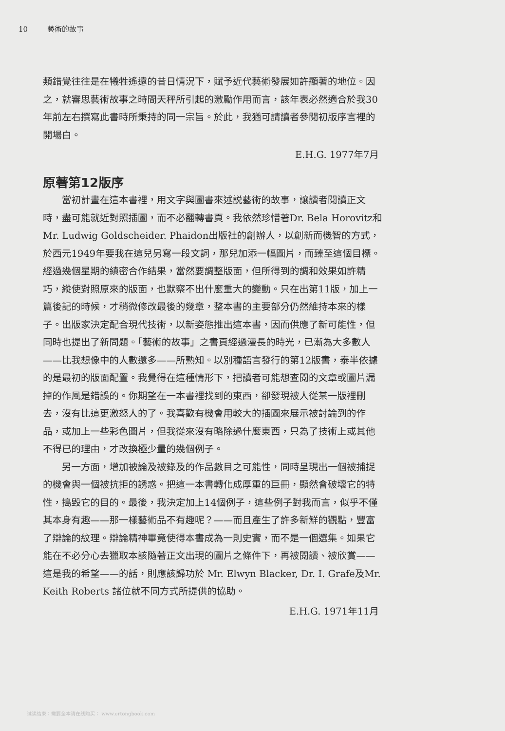10 藝術的故事
類錯覺往往是在犧牲遙遠的昔日情況下，賦予近代藝術發展如許顯著的地位。因之，就審思藝術故事之時間天秤所引起的激勵作用而言，該年表必然適合於我30年前左右撰寫此書時所秉持的同一宗旨。於此，我猶可請讀者參閱初版序言裡的開場白。
E.H.G. 1977年7月
原著第12版序
當初計畫在這本書裡，用文字與圖書來述説藝術的故事，讓讀者閱讀正文時，盡可能就近對照插圖，而不必翻轉書頁。我依然珍惜著Dr. Bela Horovitz和Mr. Ludwig Goldscheider. Phaidon出版社的創辦人，以創新而機智的方式，於西元1949年要我在這兒另寫一段文詞，那兒加添一幅圖片，而臻至這個目標。經過幾個星期的縝密合作結果，當然要調整版面，但所得到的調和效果如許精巧，縱使對照原來的版面，也默察不出什麼重大的變動。只在出第11版，加上一篇後記的時候，才稍微修改最後的幾章，整本書的主要部分仍然維持本來的樣子。出版家決定配合現代技術，以新姿態推出這本書，因而供應了新可能性，但同時也提出了新問題。「藝術的故事」之書頁經過漫長的時光，已漸為大多數人——比我想像中的人數還多——所熟知。以別種語言發行的第12版書，泰半依據的是最初的版面配置。我覺得在這種情形下，把讀者可能想查閱的文章或圖片漏掉的作風是錯誤的。你期望在一本書裡找到的東西，卻發現被人從某一版裡刪去，沒有比這更激怒人的了。我喜歡有機會用較大的插圖來展示被討論到的作品，或加上一些彩色圖片，但我從來沒有略除過什麼東西，只為了技術上或其他不得已的理由，才改換極少量的幾個例子。
另一方面，增加被論及被錄及的作品數目之可能性，同時呈現出一個被捕捉的機會與一個被抗拒的誘惑。把這一本書轉化成厚重的巨冊，顯然會破壞它的特性，搗毀它的目的。最後，我決定加上14個例子，這些例子對我而言，似乎不僅其本身有趣——那一樣藝術品不有趣呢？——而且產生了許多新鮮的觀點，豐富了辯論的紋理。辯論精神畢竟使得本書成為一則史實，而不是一個選集。如果它能在不必分心去獵取本該隨著正文出現的圖片之條件下，再被閱讀、被欣賞——這是我的希望——的話，則應該歸功於 Mr. Elwyn Blacker, Dr. I. Grafe及Mr. Keith Roberts 諸位就不同方式所提供的協助。
E.H.G. 1971年11月
试读结束：需要全本请在线购买： www.ertongbook.com